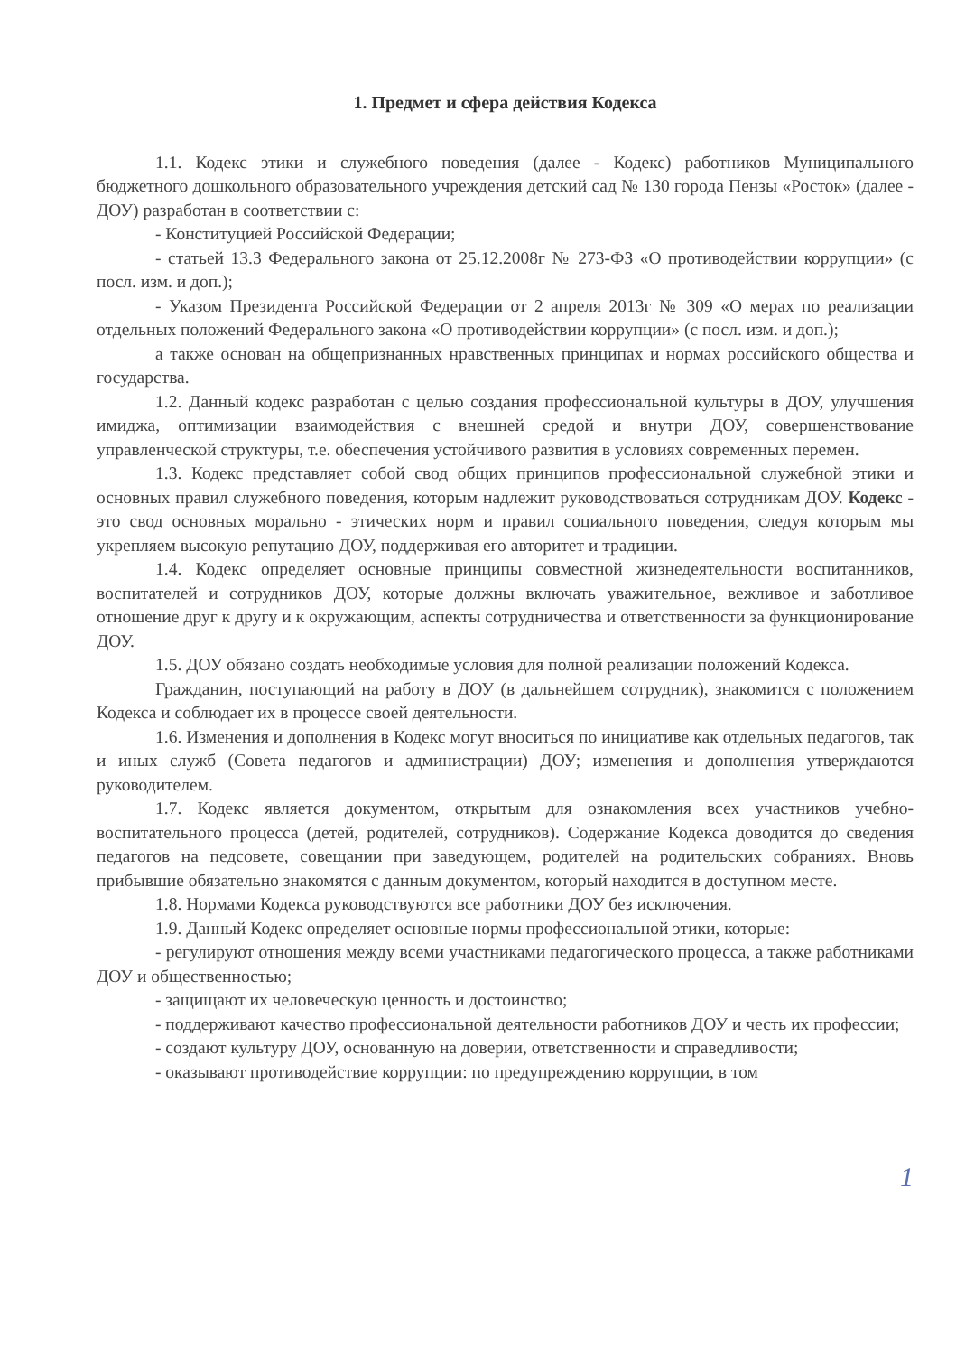1. Предмет и сфера действия Кодекса
1.1. Кодекс этики и служебного поведения (далее - Кодекс) работников Муниципального бюджетного дошкольного образовательного учреждения детский сад № 130 города Пензы «Росток» (далее - ДОУ) разработан в соответствии с:
- Конституцией Российской Федерации;
- статьей 13.3 Федерального закона от 25.12.2008г № 273-ФЗ «О противодействии коррупции» (с посл. изм. и доп.);
- Указом Президента Российской Федерации от 2 апреля 2013г № 309 «О мерах по реализации отдельных положений Федерального закона «О противодействии коррупции» (с посл. изм. и доп.);
а также основан на общепризнанных нравственных принципах и нормах российского общества и государства.
1.2. Данный кодекс разработан с целью создания профессиональной культуры в ДОУ, улучшения имиджа, оптимизации взаимодействия с внешней средой и внутри ДОУ, совершенствование управленческой структуры, т.е. обеспечения устойчивого развития в условиях современных перемен.
1.3. Кодекс представляет собой свод общих принципов профессиональной служебной этики и основных правил служебного поведения, которым надлежит руководствоваться сотрудникам ДОУ. Кодекс - это свод основных морально - этических норм и правил социального поведения, следуя которым мы укрепляем высокую репутацию ДОУ, поддерживая его авторитет и традиции.
1.4. Кодекс определяет основные принципы совместной жизнедеятельности воспитанников, воспитателей и сотрудников ДОУ, которые должны включать уважительное, вежливое и заботливое отношение друг к другу и к окружающим, аспекты сотрудничества и ответственности за функционирование ДОУ.
1.5. ДОУ обязано создать необходимые условия для полной реализации положений Кодекса.
Гражданин, поступающий на работу в ДОУ (в дальнейшем сотрудник), знакомится с положением Кодекса и соблюдает их в процессе своей деятельности.
1.6. Изменения и дополнения в Кодекс могут вноситься по инициативе как отдельных педагогов, так и иных служб (Совета педагогов и администрации) ДОУ; изменения и дополнения утверждаются руководителем.
1.7. Кодекс является документом, открытым для ознакомления всех участников учебно-воспитательного процесса (детей, родителей, сотрудников). Содержание Кодекса доводится до сведения педагогов на педсовете, совещании при заведующем, родителей на родительских собраниях. Вновь прибывшие обязательно знакомятся с данным документом, который находится в доступном месте.
1.8. Нормами Кодекса руководствуются все работники ДОУ без исключения.
1.9. Данный Кодекс определяет основные нормы профессиональной этики, которые:
- регулируют отношения между всеми участниками педагогического процесса, а также работниками ДОУ и общественностью;
- защищают их человеческую ценность и достоинство;
- поддерживают качество профессиональной деятельности работников ДОУ и честь их профессии;
- создают культуру ДОУ, основанную на доверии, ответственности и справедливости;
- оказывают противодействие коррупции: по предупреждению коррупции, в том
1